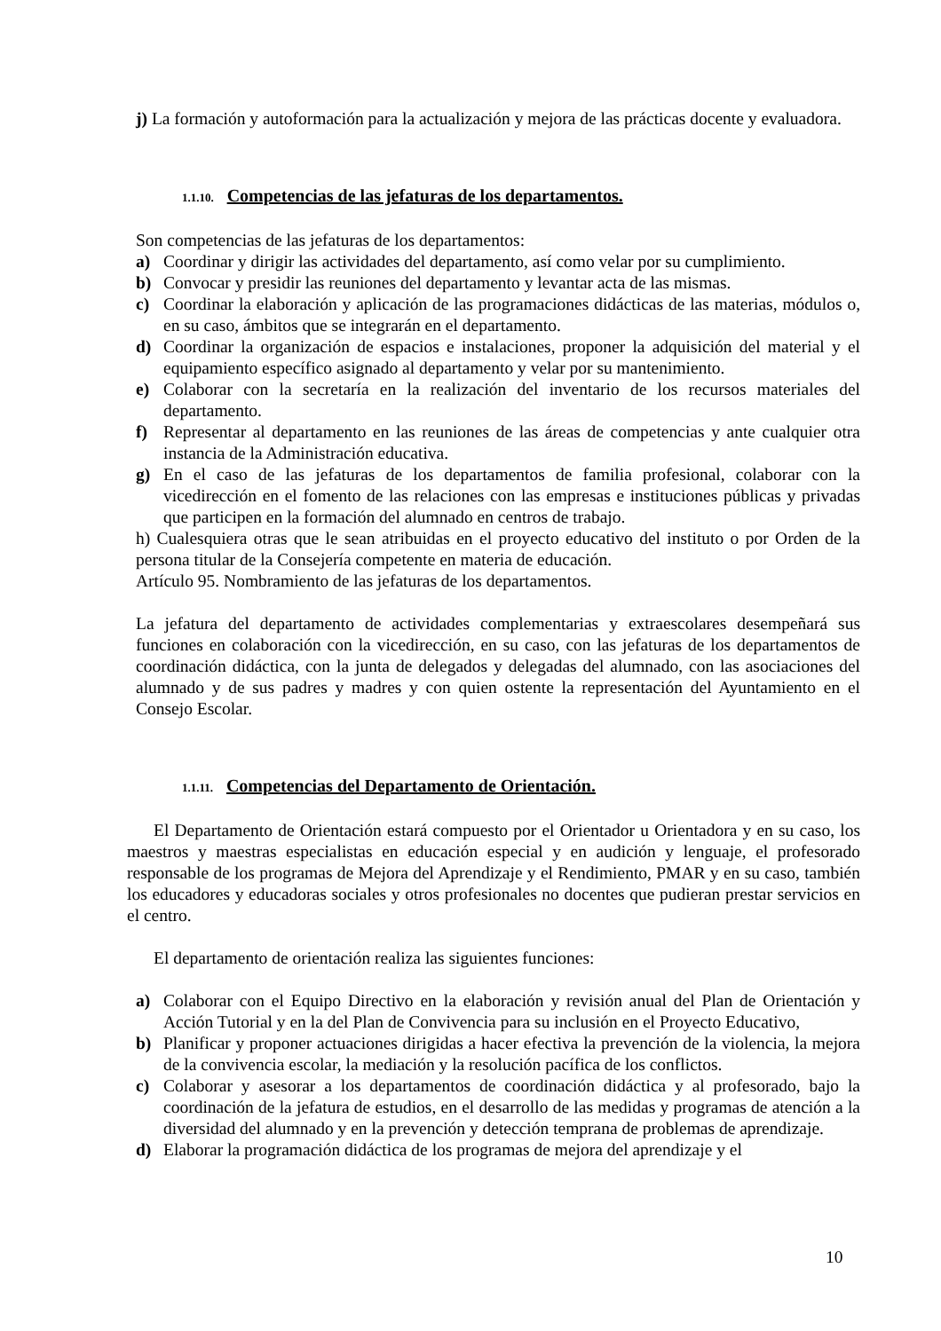j) La formación y autoformación para la actualización y mejora de las prácticas docente y evaluadora.
1.1.10. Competencias de las jefaturas de los departamentos.
Son competencias de las jefaturas de los departamentos:
a) Coordinar y dirigir las actividades del departamento, así como velar por su cumplimiento.
b) Convocar y presidir las reuniones del departamento y levantar acta de las mismas.
c) Coordinar la elaboración y aplicación de las programaciones didácticas de las materias, módulos o, en su caso, ámbitos que se integrarán en el departamento.
d) Coordinar la organización de espacios e instalaciones, proponer la adquisición del material y el equipamiento específico asignado al departamento y velar por su mantenimiento.
e) Colaborar con la secretaría en la realización del inventario de los recursos materiales del departamento.
f) Representar al departamento en las reuniones de las áreas de competencias y ante cualquier otra instancia de la Administración educativa.
g) En el caso de las jefaturas de los departamentos de familia profesional, colaborar con la vicedirección en el fomento de las relaciones con las empresas e instituciones públicas y privadas que participen en la formación del alumnado en centros de trabajo.
h) Cualesquiera otras que le sean atribuidas en el proyecto educativo del instituto o por Orden de la persona titular de la Consejería competente en materia de educación.
Artículo 95. Nombramiento de las jefaturas de los departamentos.
La jefatura del departamento de actividades complementarias y extraescolares desempeñará sus funciones en colaboración con la vicedirección, en su caso, con las jefaturas de los departamentos de coordinación didáctica, con la junta de delegados y delegadas del alumnado, con las asociaciones del alumnado y de sus padres y madres y con quien ostente la representación del Ayuntamiento en el Consejo Escolar.
1.1.11. Competencias del Departamento de Orientación.
El Departamento de Orientación estará compuesto por el Orientador u Orientadora y en su caso, los maestros y maestras especialistas en educación especial y en audición y lenguaje, el profesorado responsable de los programas de Mejora del Aprendizaje y el Rendimiento, PMAR y en su caso, también los educadores y educadoras sociales y otros profesionales no docentes que pudieran prestar servicios en el centro.
El departamento de orientación realiza las siguientes funciones:
a) Colaborar con el Equipo Directivo en la elaboración y revisión anual del Plan de Orientación y Acción Tutorial y en la del Plan de Convivencia para su inclusión en el Proyecto Educativo,
b) Planificar y proponer actuaciones dirigidas a hacer efectiva la prevención de la violencia, la mejora de la convivencia escolar, la mediación y la resolución pacífica de los conflictos.
c) Colaborar y asesorar a los departamentos de coordinación didáctica y al profesorado, bajo la coordinación de la jefatura de estudios, en el desarrollo de las medidas y programas de atención a la diversidad del alumnado y en la prevención y detección temprana de problemas de aprendizaje.
d) Elaborar la programación didáctica de los programas de mejora del aprendizaje y el
10